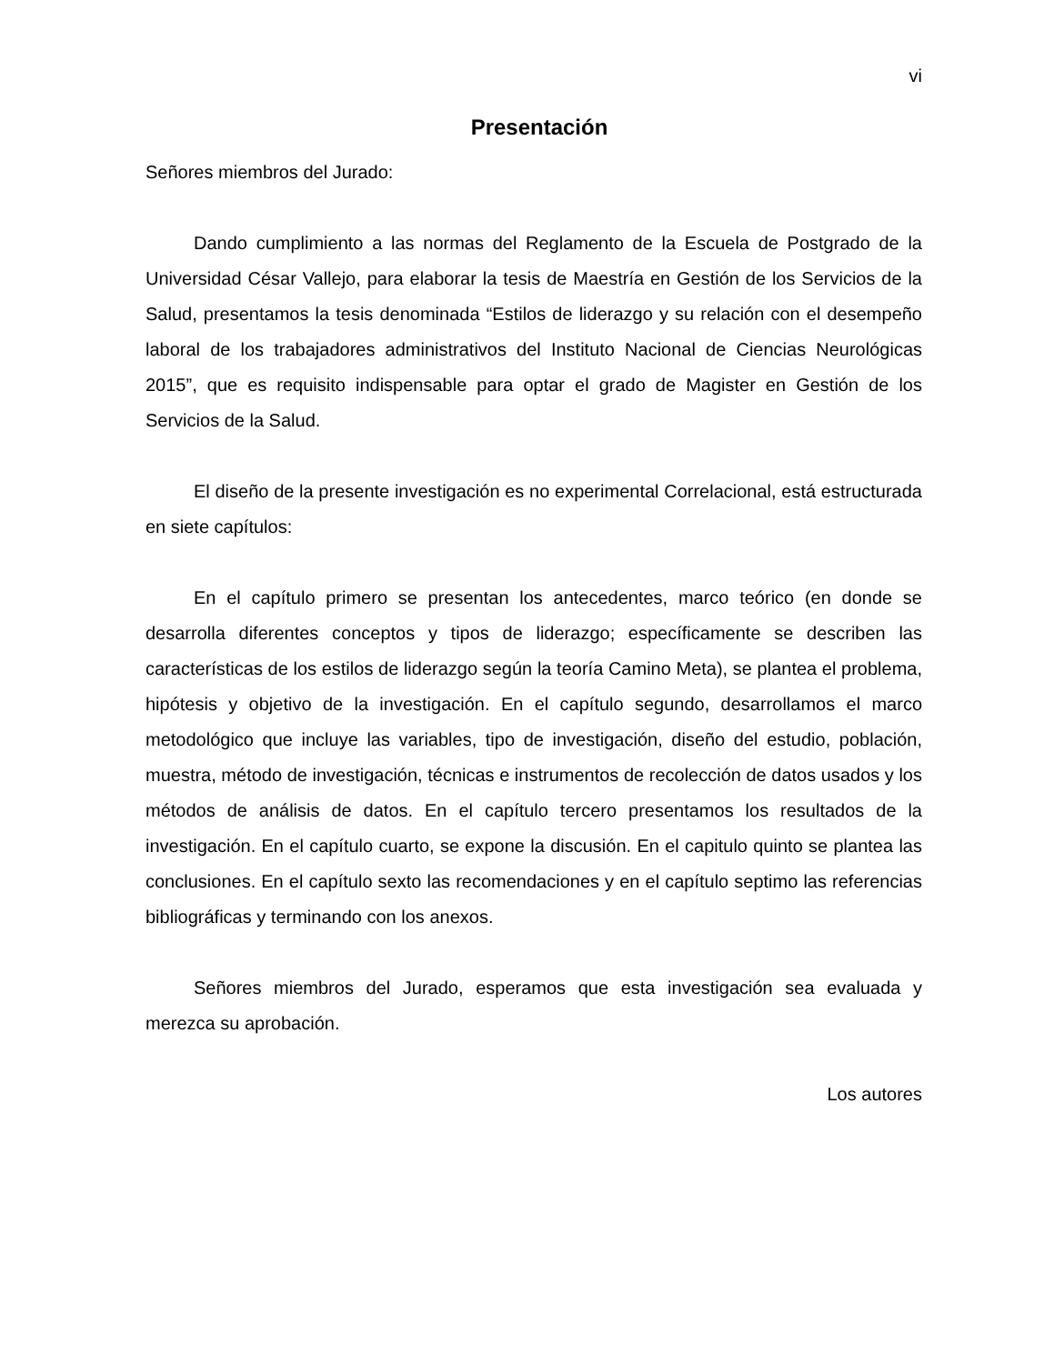vi
Presentación
Señores miembros del Jurado:
Dando cumplimiento a las normas del Reglamento de la Escuela de Postgrado de la Universidad César Vallejo, para elaborar la tesis de Maestría en Gestión de los Servicios de la Salud, presentamos la tesis denominada “Estilos de liderazgo y su relación con el desempeño laboral de los trabajadores administrativos del Instituto Nacional de Ciencias Neurológicas 2015”, que es requisito indispensable para optar el grado de Magister en Gestión de los Servicios de la Salud.
El diseño de la presente investigación es no experimental Correlacional, está estructurada en siete capítulos:
En el capítulo primero se presentan los antecedentes, marco teórico (en donde se desarrolla diferentes conceptos y tipos de liderazgo; específicamente se describen las características de los estilos de liderazgo según la teoría Camino Meta), se plantea el problema, hipótesis y objetivo de la investigación. En el capítulo segundo, desarrollamos el marco metodológico que incluye las variables, tipo de investigación, diseño del estudio, población, muestra, método de investigación, técnicas e instrumentos de recolección de datos usados y los métodos de análisis de datos. En el capítulo tercero presentamos los resultados de la investigación. En el capítulo cuarto, se expone la discusión. En el capitulo quinto se plantea las conclusiones. En el capítulo sexto las recomendaciones y en el capítulo septimo las referencias bibliográficas y terminando con los anexos.
Señores miembros del Jurado, esperamos que esta investigación sea evaluada y merezca su aprobación.
Los autores